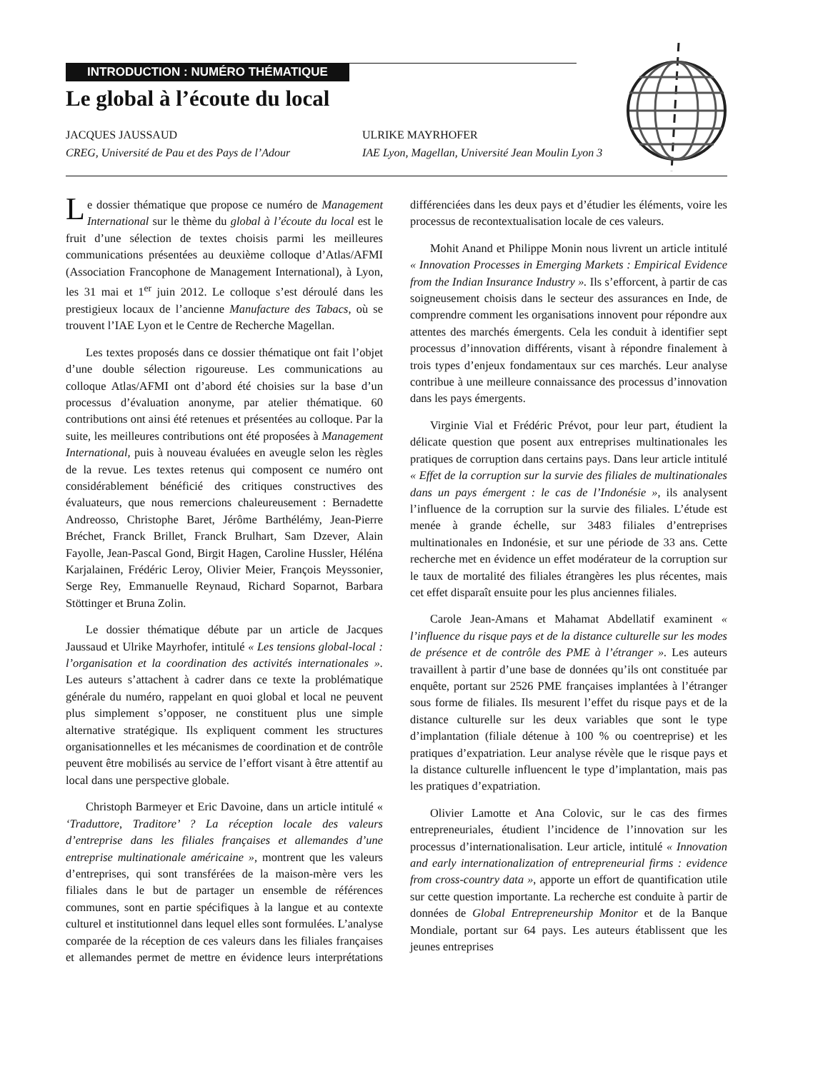INTRODUCTION : NUMÉRO THÉMATIQUE
Le global à l’écoute du local
JACQUES JAUSSAUD
CREG, Université de Pau et des Pays de l’Adour
ULRIKE MAYRHOFER
IAE Lyon, Magellan, Université Jean Moulin Lyon 3
Le dossier thématique que propose ce numéro de Management International sur le thème du global à l’écoute du local est le fruit d’une sélection de textes choisis parmi les meilleures communications présentées au deuxième colloque d’Atlas/AFMI (Association Francophone de Management International), à Lyon, les 31 mai et 1<sup>er</sup> juin 2012. Le colloque s’est déroulé dans les prestigieux locaux de l’ancienne Manufacture des Tabacs, où se trouvent l’IAE Lyon et le Centre de Recherche Magellan.
Les textes proposés dans ce dossier thématique ont fait l’objet d’une double sélection rigoureuse. Les communications au colloque Atlas/AFMI ont d’abord été choisies sur la base d’un processus d’évaluation anonyme, par atelier thématique. 60 contributions ont ainsi été retenues et présentées au colloque. Par la suite, les meilleures contributions ont été proposées à Management International, puis à nouveau évaluées en aveugle selon les règles de la revue. Les textes retenus qui composent ce numéro ont considérablement bénéficié des critiques constructives des évaluateurs, que nous remercions chaleureusement : Bernadette Andreosso, Christophe Baret, Jérôme Barthélémy, Jean-Pierre Bréchet, Franck Brillet, Franck Brulhart, Sam Dzever, Alain Fayolle, Jean-Pascal Gond, Birgit Hagen, Caroline Hussler, Héléna Karjalainen, Frédéric Leroy, Olivier Meier, François Meyssonier, Serge Rey, Emmanuelle Reynaud, Richard Soparnot, Barbara Stöttinger et Bruna Zolin.
Le dossier thématique débute par un article de Jacques Jaussaud et Ulrike Mayrhofer, intitulé « Les tensions global-local : l’organisation et la coordination des activités internationales ». Les auteurs s’attachent à cadrer dans ce texte la problématique générale du numéro, rappelant en quoi global et local ne peuvent plus simplement s’opposer, ne constituent plus une simple alternative stratégique. Ils expliquent comment les structures organisationnelles et les mécanismes de coordination et de contrôle peuvent être mobilisés au service de l’effort visant à être attentif au local dans une perspective globale.
Christoph Barmeyer et Eric Davoine, dans un article intitulé « ‘Traduttore, Traditore’ ? La réception locale des valeurs d’entreprise dans les filiales françaises et allemandes d’une entreprise multinationale américaine », montrent que les valeurs d’entreprises, qui sont transférées de la maison-mère vers les filiales dans le but de partager un ensemble de références communes, sont en partie spécifiques à la langue et au contexte culturel et institutionnel dans lequel elles sont formulées. L’analyse comparée de la réception de ces valeurs dans les filiales françaises et allemandes permet de mettre en évidence leurs interprétations différenciées dans les deux pays et d’étudier les éléments, voire les processus de recontextualisation locale de ces valeurs.
Mohit Anand et Philippe Monin nous livrent un article intitulé « Innovation Processes in Emerging Markets : Empirical Evidence from the Indian Insurance Industry ». Ils s’efforcent, à partir de cas soigneusement choisis dans le secteur des assurances en Inde, de comprendre comment les organisations innovent pour répondre aux attentes des marchés émergents. Cela les conduit à identifier sept processus d’innovation différents, visant à répondre finalement à trois types d’enjeux fondamentaux sur ces marchés. Leur analyse contribue à une meilleure connaissance des processus d’innovation dans les pays émergents.
Virginie Vial et Frédéric Prévot, pour leur part, étudient la délicate question que posent aux entreprises multinationales les pratiques de corruption dans certains pays. Dans leur article intitulé « Effet de la corruption sur la survie des filiales de multinationales dans un pays émergent : le cas de l’Indonésie », ils analysent l’influence de la corruption sur la survie des filiales. L’étude est menée à grande échelle, sur 3483 filiales d’entreprises multinationales en Indonésie, et sur une période de 33 ans. Cette recherche met en évidence un effet modérateur de la corruption sur le taux de mortalité des filiales étrangères les plus récentes, mais cet effet disparaît ensuite pour les plus anciennes filiales.
Carole Jean-Amans et Mahamat Abdellatif examinent « l’influence du risque pays et de la distance culturelle sur les modes de présence et de contrôle des PME à l’étranger ». Les auteurs travaillent à partir d’une base de données qu’ils ont constituée par enquête, portant sur 2526 PME françaises implantées à l’étranger sous forme de filiales. Ils mesurent l’effet du risque pays et de la distance culturelle sur les deux variables que sont le type d’implantation (filiale détenue à 100 % ou coentreprise) et les pratiques d’expatriation. Leur analyse révèle que le risque pays et la distance culturelle influencent le type d’implantation, mais pas les pratiques d’expatriation.
Olivier Lamotte et Ana Colovic, sur le cas des firmes entrepreneuriales, étudient l’incidence de l’innovation sur les processus d’internationalisation. Leur article, intitulé « Innovation and early internationalization of entrepreneurial firms : evidence from cross-country data », apporte un effort de quantification utile sur cette question importante. La recherche est conduite à partir de données de Global Entrepreneurship Monitor et de la Banque Mondiale, portant sur 64 pays. Les auteurs établissent que les jeunes entreprises